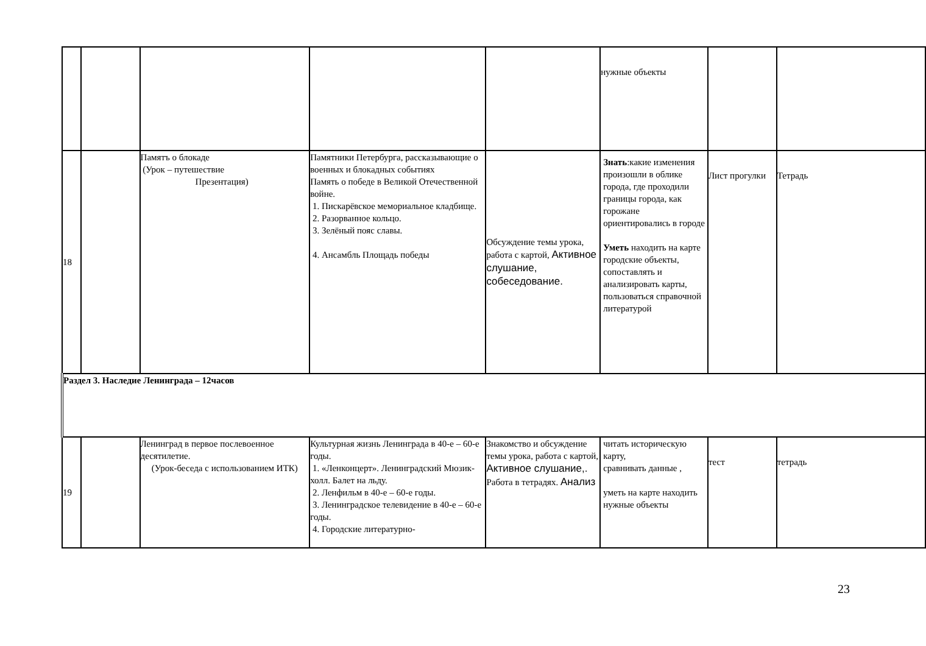| | | | | | нужные объекты | | |
| 18 | | Памятъ о блокаде (Урок – путешествие Презентация) | Памятники Петербурга, рассказывающие о военных и блокадных событиях Память о победе в Великой Отечественной войне. 1. Пискарёвское мемориальное кладбище. 2. Разорванное кольцо. 3. Зелёный пояс славы. 4. Ансамбль Площадь победы | Обсуждение темы урока, работа с картой, Активное слушание, собеседование. | Знать :какие изменения произошли в облике города, где проходили границы города, как горожане ориентировались в городе Уметь находить на карте городские объекты, сопоставлять и анализировать карты, пользоваться справочной литературой | Лист прогулки | Тетрадь |
| Раздел 3. Наследие Ленинграда – 12часов | | | | | | | |
| 19 | | Ленинград в первое послевоенное десятилетие. (Урок-беседа с использованием ИТК) | Культурная жизнь Ленинграда в 40-е – 60-е годы. 1. «Ленконцерт». Ленинградский Мюзик-холл. Балет на льду. 2. Ленфильм в 40-е – 60-е годы. 3. Ленинградское телевидение в 40-е – 60-е годы. 4. Городские литературно- | Знакомство и обсуждение темы урока, работа с картой, Активное слушание,. Работа в тетрадях. Анализ | читать историческую карту, сравнивать данные , уметь на карте находить нужные объекты | тест | тетрадь |
23